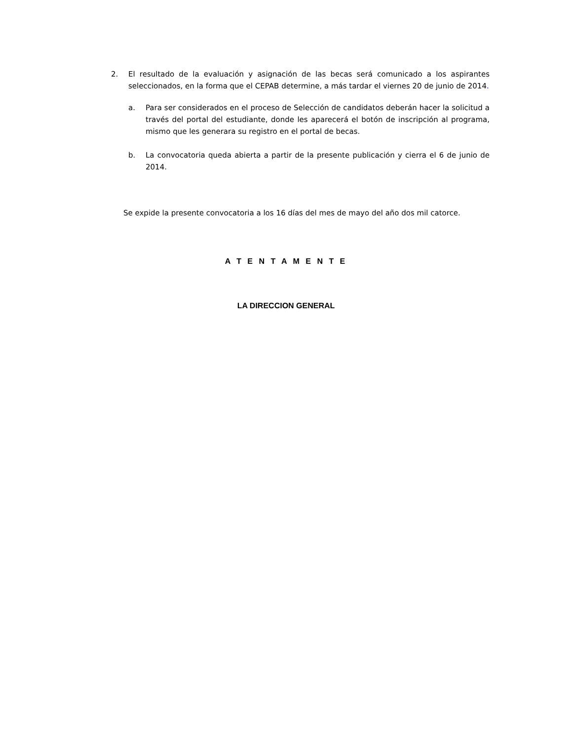2. El resultado de la evaluación y asignación de las becas será comunicado a los aspirantes seleccionados, en la forma que el CEPAB determine, a más tardar el viernes 20 de junio de 2014.
a. Para ser considerados en el proceso de Selección de candidatos deberán hacer la solicitud a través del portal del estudiante, donde les aparecerá el botón de inscripción al programa, mismo que les generara su registro en el portal de becas.
b. La convocatoria queda abierta a partir de la presente publicación y cierra el 6 de junio de 2014.
Se expide la presente convocatoria a los 16 días del mes de mayo del año dos mil catorce.
A T E N T A M E N T E
LA DIRECCION GENERAL